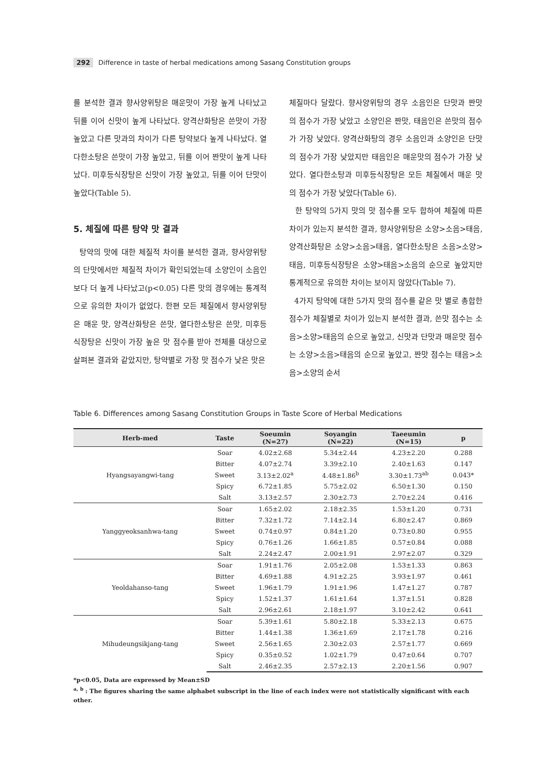292 Difference in taste of herbal medications among Sasang Constitution groups
를 분석한 결과 향사양위탕은 매운맛이 가장 높게 나타났고 뒤를 이어 신맛이 높게 나타났다. 양격산화탕은 쓴맛이 가장 높았고 다른 맛과의 차이가 다른 탕약보다 높게 나타났다. 열다한소탕은 쓴맛이 가장 높았고, 뒤를 이어 짠맛이 높게 나타났다. 미후등식장탕은 신맛이 가장 높았고, 뒤를 이어 단맛이 높았다(Table 5).
5. 체질에 따른 탕약 맛 결과
탕약의 맛에 대한 체질적 차이를 분석한 결과, 향사양위탕의 단맛에서만 체질적 차이가 확인되었는데 소양인이 소음인 보다 더 높게 나타났고(p<0.05) 다른 맛의 경우에는 통계적으로 유의한 차이가 없었다. 한편 모든 체질에서 향사양위탕은 매운 맛, 양격산화탕은 쓴맛, 열다한소탕은 쓴맛, 미후등식장탕은 신맛이 가장 높은 맛 점수를 받아 전체를 대상으로 살펴본 결과와 같았지만, 탕약별로 가장 맛 점수가 낮은 맛은
체질마다 달랐다. 향사양위탕의 경우 소음인은 단맛과 짠맛의 점수가 가장 낮았고 소양인은 짠맛, 태음인은 쓴맛의 점수가 가장 낮았다. 양격산화탕의 경우 소음인과 소양인은 단맛의 점수가 가장 낮았지만 태음인은 매운맛의 점수가 가장 낮았다. 열다한소탕과 미후등식장탕은 모든 체질에서 매운 맛의 점수가 가장 낮았다(Table 6).
한 탕약의 5가지 맛의 맛 점수를 모두 합하여 체질에 따른 차이가 있는지 분석한 결과, 향사양위탕은 소양>소음>태음, 양격산화탕은 소양>소음>태음, 열다한소탕은 소음>소양>태음, 미후등식장탕은 소양>태음>소음의 순으로 높았지만 통계적으로 유의한 차이는 보이지 않았다(Table 7).
4가지 탕약에 대한 5가지 맛의 점수를 같은 맛 별로 총합한 점수가 체질별로 차이가 있는지 분석한 결과, 쓴맛 점수는 소음>소양>태음의 순으로 높았고, 신맛과 단맛과 매운맛 점수는 소양>소음>태음의 순으로 높았고, 짠맛 점수는 태음>소음>소양의 순서
Table 6. Differences among Sasang Constitution Groups in Taste Score of Herbal Medications
| Herb-med | Taste | Soeumin (N=27) | Soyangin (N=22) | Taeeumin (N=15) | p |
| --- | --- | --- | --- | --- | --- |
| Hyangsayangwi-tang | Soar | 4.02±2.68 | 5.34±2.44 | 4.23±2.20 | 0.288 |
| | Bitter | 4.07±2.74 | 3.39±2.10 | 2.40±1.63 | 0.147 |
| | Sweet | 3.13±2.02<sup>a</sup> | 4.48±1.86<sup>b</sup> | 3.30±1.73<sup>ab</sup> | 0.043* |
| | Spicy | 6.72±1.85 | 5.75±2.02 | 6.50±1.30 | 0.150 |
| | Salt | 3.13±2.57 | 2.30±2.73 | 2.70±2.24 | 0.416 |
| Yanggyeoksanhwa-tang | Soar | 1.65±2.02 | 2.18±2.35 | 1.53±1.20 | 0.731 |
| | Bitter | 7.32±1.72 | 7.14±2.14 | 6.80±2.47 | 0.869 |
| | Sweet | 0.74±0.97 | 0.84±1.20 | 0.73±0.80 | 0.955 |
| | Spicy | 0.76±1.26 | 1.66±1.85 | 0.57±0.84 | 0.088 |
| | Salt | 2.24±2.47 | 2.00±1.91 | 2.97±2.07 | 0.329 |
| Yeoldahanso-tang | Soar | 1.91±1.76 | 2.05±2.08 | 1.53±1.33 | 0.863 |
| | Bitter | 4.69±1.88 | 4.91±2.25 | 3.93±1.97 | 0.461 |
| | Sweet | 1.96±1.79 | 1.91±1.96 | 1.47±1.27 | 0.787 |
| | Spicy | 1.52±1.37 | 1.61±1.64 | 1.37±1.51 | 0.828 |
| | Salt | 2.96±2.61 | 2.18±1.97 | 3.10±2.42 | 0.641 |
| Mihudeungsikjang-tang | Soar | 5.39±1.61 | 5.80±2.18 | 5.33±2.13 | 0.675 |
| | Bitter | 1.44±1.38 | 1.36±1.69 | 2.17±1.78 | 0.216 |
| | Sweet | 2.56±1.65 | 2.30±2.03 | 2.57±1.77 | 0.669 |
| | Spicy | 0.35±0.52 | 1.02±1.79 | 0.47±0.64 | 0.707 |
| | Salt | 2.46±2.35 | 2.57±2.13 | 2.20±1.56 | 0.907 |
*p<0.05, Data are expressed by Mean±SD
<sup>a, b</sup> : The figures sharing the same alphabet subscript in the line of each index were not statistically significant with each other.